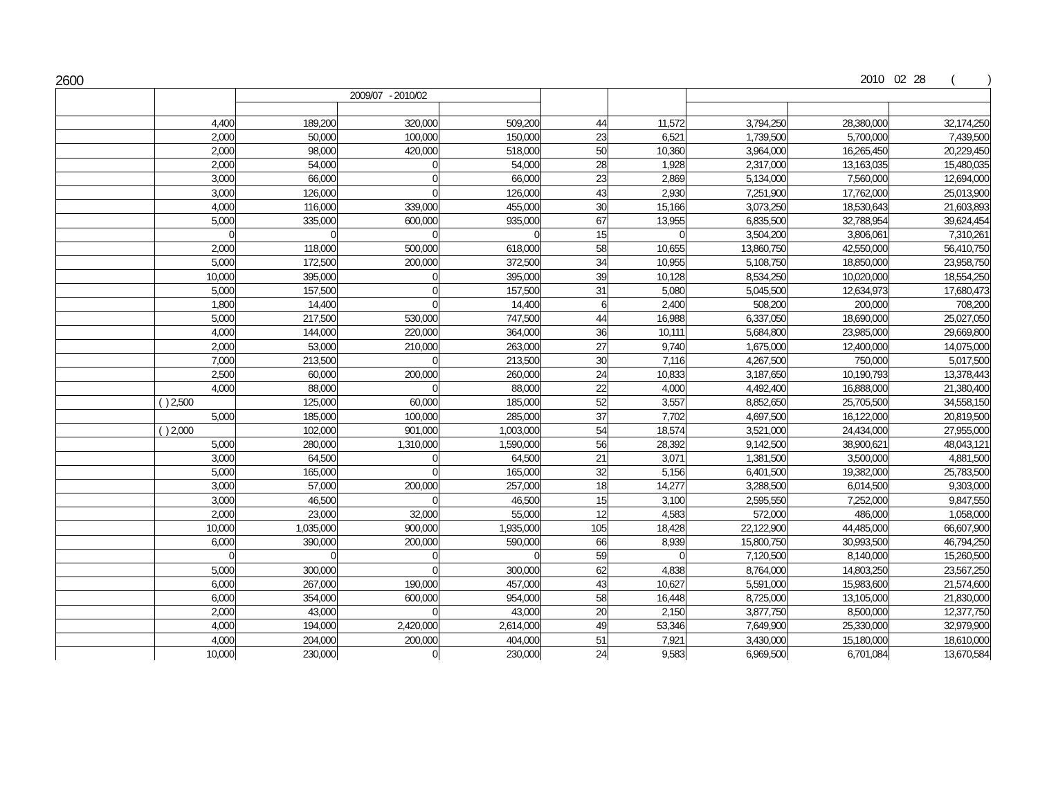2600 2010 02 28 ( )
| | | 2009/07 - 2010/02 | | | | | | | |
| --- | --- | --- | --- | --- | --- | --- | --- | --- | --- |
| | 4,400 | 189,200 | 320,000 | 509,200 | 44 | 11,572 | 3,794,250 | 28,380,000 | 32,174,250 |
| | 2,000 | 50,000 | 100,000 | 150,000 | 23 | 6,521 | 1,739,500 | 5,700,000 | 7,439,500 |
| | 2,000 | 98,000 | 420,000 | 518,000 | 50 | 10,360 | 3,964,000 | 16,265,450 | 20,229,450 |
| | 2,000 | 54,000 | 0 | 54,000 | 28 | 1,928 | 2,317,000 | 13,163,035 | 15,480,035 |
| | 3,000 | 66,000 | 0 | 66,000 | 23 | 2,869 | 5,134,000 | 7,560,000 | 12,694,000 |
| | 3,000 | 126,000 | 0 | 126,000 | 43 | 2,930 | 7,251,900 | 17,762,000 | 25,013,900 |
| | 4,000 | 116,000 | 339,000 | 455,000 | 30 | 15,166 | 3,073,250 | 18,530,643 | 21,603,893 |
| | 5,000 | 335,000 | 600,000 | 935,000 | 67 | 13,955 | 6,835,500 | 32,788,954 | 39,624,454 |
| | 0 | 0 | 0 | 0 | 15 | 0 | 3,504,200 | 3,806,061 | 7,310,261 |
| | 2,000 | 118,000 | 500,000 | 618,000 | 58 | 10,655 | 13,860,750 | 42,550,000 | 56,410,750 |
| | 5,000 | 172,500 | 200,000 | 372,500 | 34 | 10,955 | 5,108,750 | 18,850,000 | 23,958,750 |
| | 10,000 | 395,000 | 0 | 395,000 | 39 | 10,128 | 8,534,250 | 10,020,000 | 18,554,250 |
| | 5,000 | 157,500 | 0 | 157,500 | 31 | 5,080 | 5,045,500 | 12,634,973 | 17,680,473 |
| | 1,800 | 14,400 | 0 | 14,400 | 6 | 2,400 | 508,200 | 200,000 | 708,200 |
| | 5,000 | 217,500 | 530,000 | 747,500 | 44 | 16,988 | 6,337,050 | 18,690,000 | 25,027,050 |
| | 4,000 | 144,000 | 220,000 | 364,000 | 36 | 10,111 | 5,684,800 | 23,985,000 | 29,669,800 |
| | 2,000 | 53,000 | 210,000 | 263,000 | 27 | 9,740 | 1,675,000 | 12,400,000 | 14,075,000 |
| | 7,000 | 213,500 | 0 | 213,500 | 30 | 7,116 | 4,267,500 | 750,000 | 5,017,500 |
| | 2,500 | 60,000 | 200,000 | 260,000 | 24 | 10,833 | 3,187,650 | 10,190,793 | 13,378,443 |
| | 4,000 | 88,000 | 0 | 88,000 | 22 | 4,000 | 4,492,400 | 16,888,000 | 21,380,400 |
| | ( ) 2,500 | 125,000 | 60,000 | 185,000 | 52 | 3,557 | 8,852,650 | 25,705,500 | 34,558,150 |
| | 5,000 | 185,000 | 100,000 | 285,000 | 37 | 7,702 | 4,697,500 | 16,122,000 | 20,819,500 |
| | ( ) 2,000 | 102,000 | 901,000 | 1,003,000 | 54 | 18,574 | 3,521,000 | 24,434,000 | 27,955,000 |
| | 5,000 | 280,000 | 1,310,000 | 1,590,000 | 56 | 28,392 | 9,142,500 | 38,900,621 | 48,043,121 |
| | 3,000 | 64,500 | 0 | 64,500 | 21 | 3,071 | 1,381,500 | 3,500,000 | 4,881,500 |
| | 5,000 | 165,000 | 0 | 165,000 | 32 | 5,156 | 6,401,500 | 19,382,000 | 25,783,500 |
| | 3,000 | 57,000 | 200,000 | 257,000 | 18 | 14,277 | 3,288,500 | 6,014,500 | 9,303,000 |
| | 3,000 | 46,500 | 0 | 46,500 | 15 | 3,100 | 2,595,550 | 7,252,000 | 9,847,550 |
| | 2,000 | 23,000 | 32,000 | 55,000 | 12 | 4,583 | 572,000 | 486,000 | 1,058,000 |
| | 10,000 | 1,035,000 | 900,000 | 1,935,000 | 105 | 18,428 | 22,122,900 | 44,485,000 | 66,607,900 |
| | 6,000 | 390,000 | 200,000 | 590,000 | 66 | 8,939 | 15,800,750 | 30,993,500 | 46,794,250 |
| | 0 | 0 | 0 | 0 | 59 | 0 | 7,120,500 | 8,140,000 | 15,260,500 |
| | 5,000 | 300,000 | 0 | 300,000 | 62 | 4,838 | 8,764,000 | 14,803,250 | 23,567,250 |
| | 6,000 | 267,000 | 190,000 | 457,000 | 43 | 10,627 | 5,591,000 | 15,983,600 | 21,574,600 |
| | 6,000 | 354,000 | 600,000 | 954,000 | 58 | 16,448 | 8,725,000 | 13,105,000 | 21,830,000 |
| | 2,000 | 43,000 | 0 | 43,000 | 20 | 2,150 | 3,877,750 | 8,500,000 | 12,377,750 |
| | 4,000 | 194,000 | 2,420,000 | 2,614,000 | 49 | 53,346 | 7,649,900 | 25,330,000 | 32,979,900 |
| | 4,000 | 204,000 | 200,000 | 404,000 | 51 | 7,921 | 3,430,000 | 15,180,000 | 18,610,000 |
| | 10,000 | 230,000 | 0 | 230,000 | 24 | 9,583 | 6,969,500 | 6,701,084 | 13,670,584 |